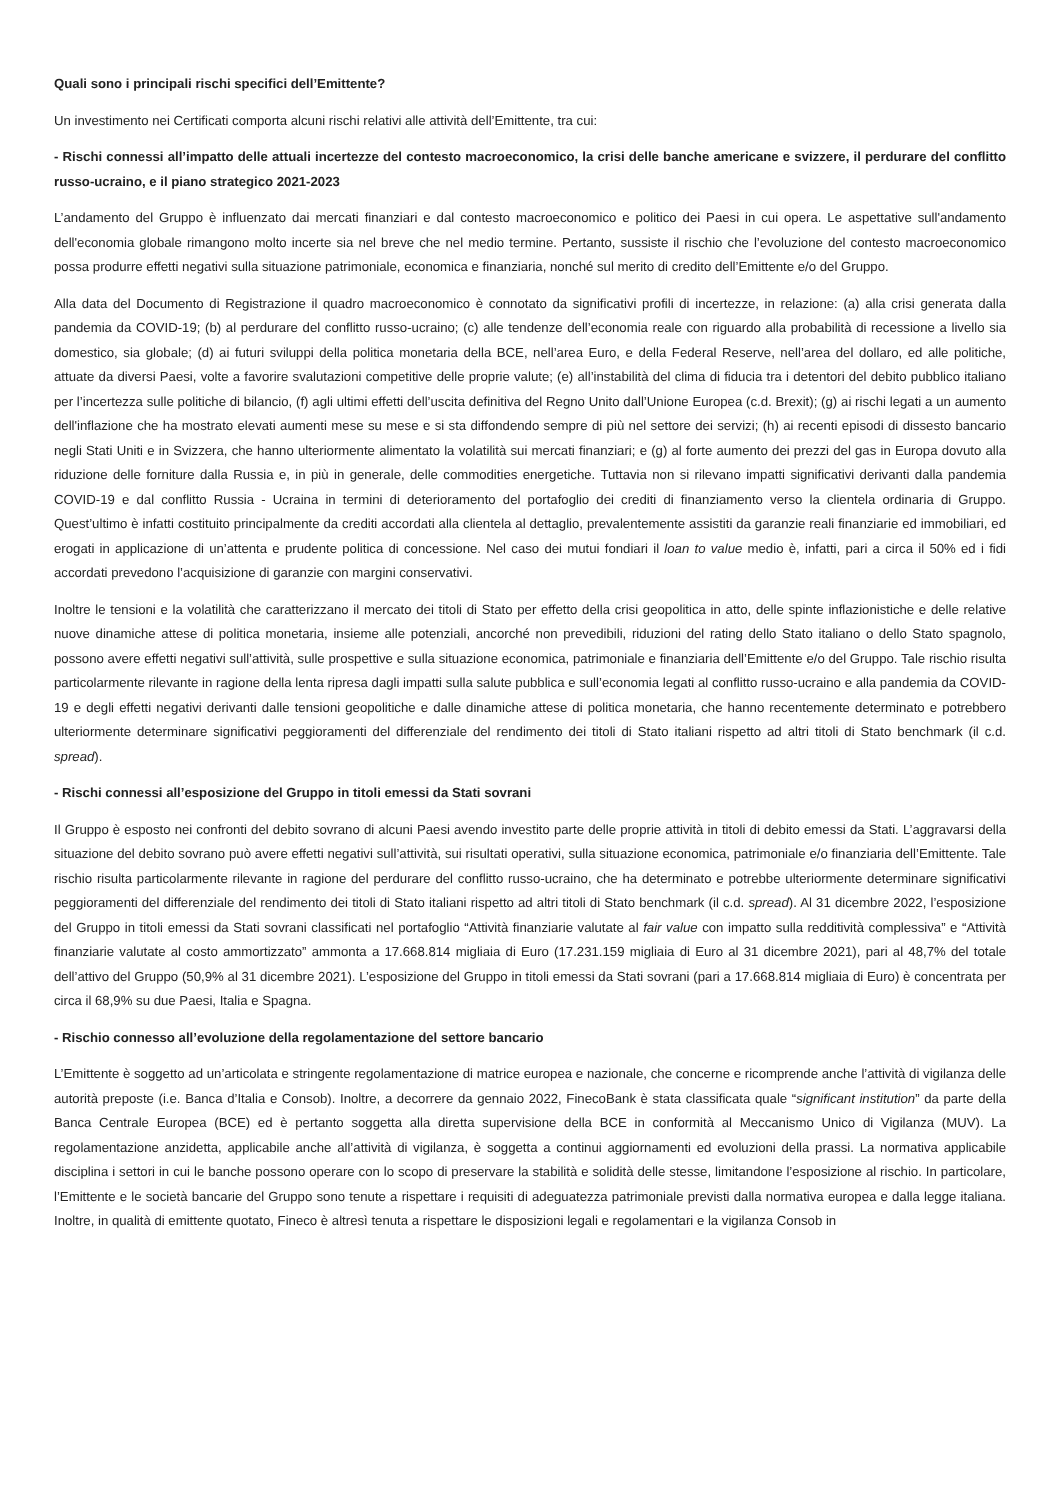Quali sono i principali rischi specifici dell’Emittente?
Un investimento nei Certificati comporta alcuni rischi relativi alle attività dell’Emittente, tra cui:
- Rischi connessi all’impatto delle attuali incertezze del contesto macroeconomico, la crisi delle banche americane e svizzere, il perdurare del conflitto russo-ucraino, e il piano strategico 2021-2023
L’andamento del Gruppo è influenzato dai mercati finanziari e dal contesto macroeconomico e politico dei Paesi in cui opera. Le aspettative sull'andamento dell'economia globale rimangono molto incerte sia nel breve che nel medio termine. Pertanto, sussiste il rischio che l’evoluzione del contesto macroeconomico possa produrre effetti negativi sulla situazione patrimoniale, economica e finanziaria, nonché sul merito di credito dell’Emittente e/o del Gruppo.
Alla data del Documento di Registrazione il quadro macroeconomico è connotato da significativi profili di incertezze, in relazione: (a) alla crisi generata dalla pandemia da COVID-19; (b) al perdurare del conflitto russo-ucraino; (c) alle tendenze dell’economia reale con riguardo alla probabilità di recessione a livello sia domestico, sia globale; (d) ai futuri sviluppi della politica monetaria della BCE, nell’area Euro, e della Federal Reserve, nell’area del dollaro, ed alle politiche, attuate da diversi Paesi, volte a favorire svalutazioni competitive delle proprie valute; (e) all’instabilità del clima di fiducia tra i detentori del debito pubblico italiano per l’incertezza sulle politiche di bilancio, (f) agli ultimi effetti dell’uscita definitiva del Regno Unito dall’Unione Europea (c.d. Brexit); (g) ai rischi legati a un aumento dell'inflazione che ha mostrato elevati aumenti mese su mese e si sta diffondendo sempre di più nel settore dei servizi; (h) ai recenti episodi di dissesto bancario negli Stati Uniti e in Svizzera, che hanno ulteriormente alimentato la volatilità sui mercati finanziari; e (g) al forte aumento dei prezzi del gas in Europa dovuto alla riduzione delle forniture dalla Russia e, in più in generale, delle commodities energetiche. Tuttavia non si rilevano impatti significativi derivanti dalla pandemia COVID-19 e dal conflitto Russia - Ucraina in termini di deterioramento del portafoglio dei crediti di finanziamento verso la clientela ordinaria di Gruppo. Quest’ultimo è infatti costituito principalmente da crediti accordati alla clientela al dettaglio, prevalentemente assistiti da garanzie reali finanziarie ed immobiliari, ed erogati in applicazione di un’attenta e prudente politica di concessione. Nel caso dei mutui fondiari il loan to value medio è, infatti, pari a circa il 50% ed i fidi accordati prevedono l’acquisizione di garanzie con margini conservativi.
Inoltre le tensioni e la volatilità che caratterizzano il mercato dei titoli di Stato per effetto della crisi geopolitica in atto, delle spinte inflazionistiche e delle relative nuove dinamiche attese di politica monetaria, insieme alle potenziali, ancorché non prevedibili, riduzioni del rating dello Stato italiano o dello Stato spagnolo, possono avere effetti negativi sull’attività, sulle prospettive e sulla situazione economica, patrimoniale e finanziaria dell’Emittente e/o del Gruppo. Tale rischio risulta particolarmente rilevante in ragione della lenta ripresa dagli impatti sulla salute pubblica e sull’economia legati al conflitto russo-ucraino e alla pandemia da COVID-19 e degli effetti negativi derivanti dalle tensioni geopolitiche e dalle dinamiche attese di politica monetaria, che hanno recentemente determinato e potrebbero ulteriormente determinare significativi peggioramenti del differenziale del rendimento dei titoli di Stato italiani rispetto ad altri titoli di Stato benchmark (il c.d. spread).
- Rischi connessi all’esposizione del Gruppo in titoli emessi da Stati sovrani
Il Gruppo è esposto nei confronti del debito sovrano di alcuni Paesi avendo investito parte delle proprie attività in titoli di debito emessi da Stati. L’aggravarsi della situazione del debito sovrano può avere effetti negativi sull’attività, sui risultati operativi, sulla situazione economica, patrimoniale e/o finanziaria dell’Emittente. Tale rischio risulta particolarmente rilevante in ragione del perdurare del conflitto russo-ucraino, che ha determinato e potrebbe ulteriormente determinare significativi peggioramenti del differenziale del rendimento dei titoli di Stato italiani rispetto ad altri titoli di Stato benchmark (il c.d. spread). Al 31 dicembre 2022, l’esposizione del Gruppo in titoli emessi da Stati sovrani classificati nel portafoglio “Attività finanziarie valutate al fair value con impatto sulla redditività complessiva” e “Attività finanziarie valutate al costo ammortizzato” ammonta a 17.668.814 migliaia di Euro (17.231.159 migliaia di Euro al 31 dicembre 2021), pari al 48,7% del totale dell’attivo del Gruppo (50,9% al 31 dicembre 2021). L’esposizione del Gruppo in titoli emessi da Stati sovrani (pari a 17.668.814 migliaia di Euro) è concentrata per circa il 68,9% su due Paesi, Italia e Spagna.
- Rischio connesso all’evoluzione della regolamentazione del settore bancario
L’Emittente è soggetto ad un’articolata e stringente regolamentazione di matrice europea e nazionale, che concerne e ricomprende anche l’attività di vigilanza delle autorità preposte (i.e. Banca d’Italia e Consob). Inoltre, a decorrere da gennaio 2022, FinecoBank è stata classificata quale “significant institution” da parte della Banca Centrale Europea (BCE) ed è pertanto soggetta alla diretta supervisione della BCE in conformità al Meccanismo Unico di Vigilanza (MUV). La regolamentazione anzidetta, applicabile anche all’attività di vigilanza, è soggetta a continui aggiornamenti ed evoluzioni della prassi. La normativa applicabile disciplina i settori in cui le banche possono operare con lo scopo di preservare la stabilità e solidità delle stesse, limitandone l’esposizione al rischio. In particolare, l’Emittente e le società bancarie del Gruppo sono tenute a rispettare i requisiti di adeguatezza patrimoniale previsti dalla normativa europea e dalla legge italiana. Inoltre, in qualità di emittente quotato, Fineco è altresì tenuta a rispettare le disposizioni legali e regolamentari e la vigilanza Consob in